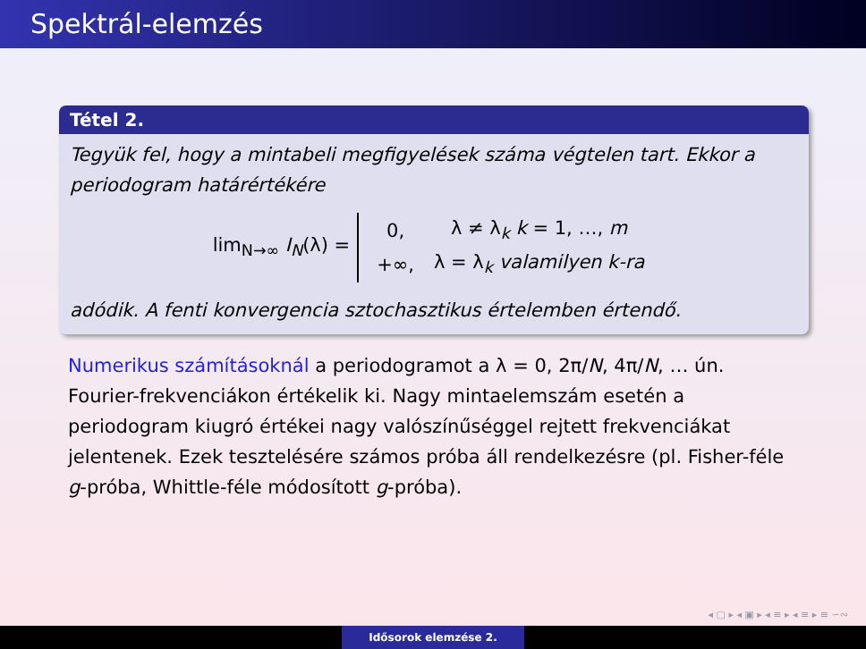Spektrál-elemzés
Tétel 2.
Tegyük fel, hogy a mintabeli megfigyelések száma végtelen tart. Ekkor a periodogram határértékére
lim<sub>N→∞</sub> I<sub>N</sub>(λ) =
| 0, | λ ≠ λ<sub>k</sub> k = 1, …, m |
| +∞, | λ = λ<sub>k</sub> valamilyen k-ra |
adódik. A fenti konvergencia sztochasztikus értelemben értendő.
Numerikus számításoknál a periodogramot a λ = 0, 2π/N, 4π/N, … ún. Fourier-frekvenciákon értékelik ki. Nagy mintaelemszám esetén a periodogram kiugró értékei nagy valószínűséggel rejtett frekvenciákat jelentenek. Ezek tesztelésére számos próba áll rendelkezésre (pl. Fisher-féle g-próba, Whittle-féle módosított g-próba).
◂ ▢ ▸ ◂ ▣ ▸ ◂ ≡ ▸ ◂ ≡ ▸ ≡ ∽∾
Idősorok elemzése 2.